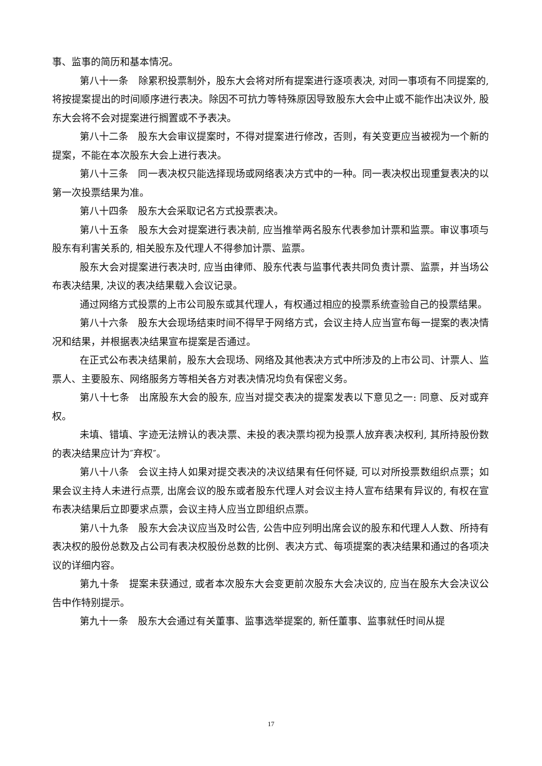事、监事的简历和基本情况。
第八十一条　除累积投票制外，股东大会将对所有提案进行逐项表决, 对同一事项有不同提案的, 将按提案提出的时间顺序进行表决。除因不可抗力等特殊原因导致股东大会中止或不能作出决议外, 股东大会将不会对提案进行搁置或不予表决。
第八十二条　股东大会审议提案时，不得对提案进行修改，否则，有关变更应当被视为一个新的提案，不能在本次股东大会上进行表决。
第八十三条　同一表决权只能选择现场或网络表决方式中的一种。同一表决权出现重复表决的以第一次投票结果为准。
第八十四条　股东大会采取记名方式投票表决。
第八十五条　股东大会对提案进行表决前, 应当推举两名股东代表参加计票和监票。审议事项与股东有利害关系的, 相关股东及代理人不得参加计票、监票。
股东大会对提案进行表决时, 应当由律师、股东代表与监事代表共同负责计票、监票，并当场公布表决结果, 决议的表决结果载入会议记录。
通过网络方式投票的上市公司股东或其代理人，有权通过相应的投票系统查验自己的投票结果。
第八十六条　股东大会现场结束时间不得早于网络方式，会议主持人应当宣布每一提案的表决情况和结果，并根据表决结果宣布提案是否通过。
在正式公布表决结果前，股东大会现场、网络及其他表决方式中所涉及的上市公司、计票人、监票人、主要股东、网络服务方等相关各方对表决情况均负有保密义务。
第八十七条　出席股东大会的股东, 应当对提交表决的提案发表以下意见之一: 同意、反对或弃权。
未填、错填、字迹无法辨认的表决票、未投的表决票均视为投票人放弃表决权利, 其所持股份数的表决结果应计为″弃权″。
第八十八条　会议主持人如果对提交表决的决议结果有任何怀疑, 可以对所投票数组织点票；如果会议主持人未进行点票, 出席会议的股东或者股东代理人对会议主持人宣布结果有异议的, 有权在宣布表决结果后立即要求点票，会议主持人应当立即组织点票。
第八十九条　股东大会决议应当及时公告, 公告中应列明出席会议的股东和代理人人数、所持有表决权的股份总数及占公司有表决权股份总数的比例、表决方式、每项提案的表决结果和通过的各项决议的详细内容。
第九十条　提案未获通过, 或者本次股东大会变更前次股东大会决议的, 应当在股东大会决议公告中作特别提示。
第九十一条　股东大会通过有关董事、监事选举提案的, 新任董事、监事就任时间从提
17